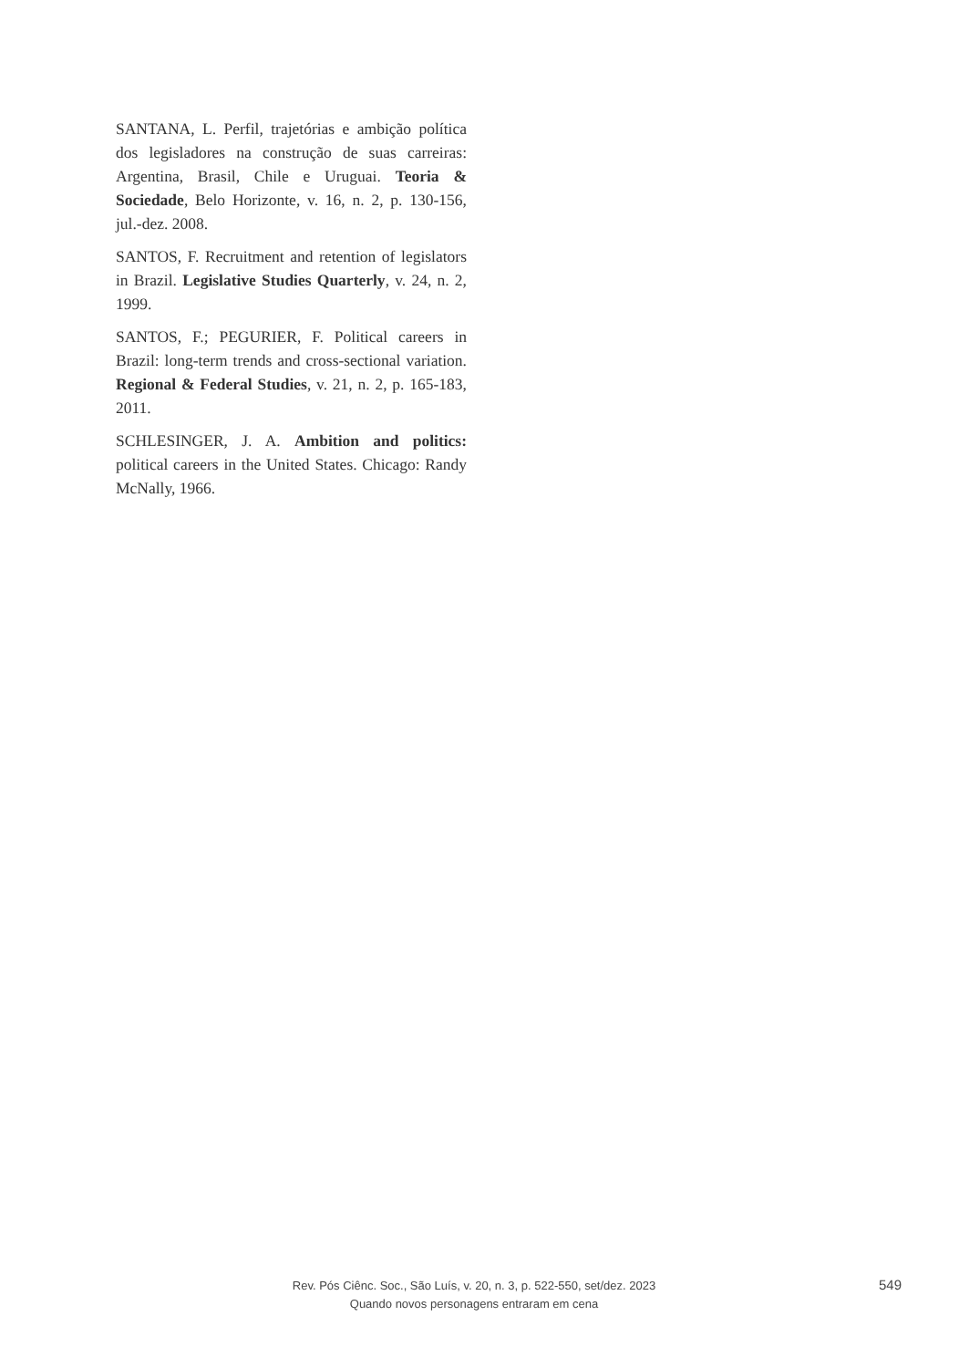SANTANA, L. Perfil, trajetórias e ambição política dos legisladores na construção de suas carreiras: Argentina, Brasil, Chile e Uruguai. Teoria & Sociedade, Belo Horizonte, v. 16, n. 2, p. 130-156, jul.-dez. 2008.
SANTOS, F. Recruitment and retention of legislators in Brazil. Legislative Studies Quarterly, v. 24, n. 2, 1999.
SANTOS, F.; PEGURIER, F. Political careers in Brazil: long-term trends and cross-sectional variation. Regional & Federal Studies, v. 21, n. 2, p. 165-183, 2011.
SCHLESINGER, J. A. Ambition and politics: political careers in the United States. Chicago: Randy McNally, 1966.
Rev. Pós Ciênc. Soc., São Luís, v. 20, n. 3, p. 522-550, set/dez. 2023
Quando novos personagens entraram em cena
549